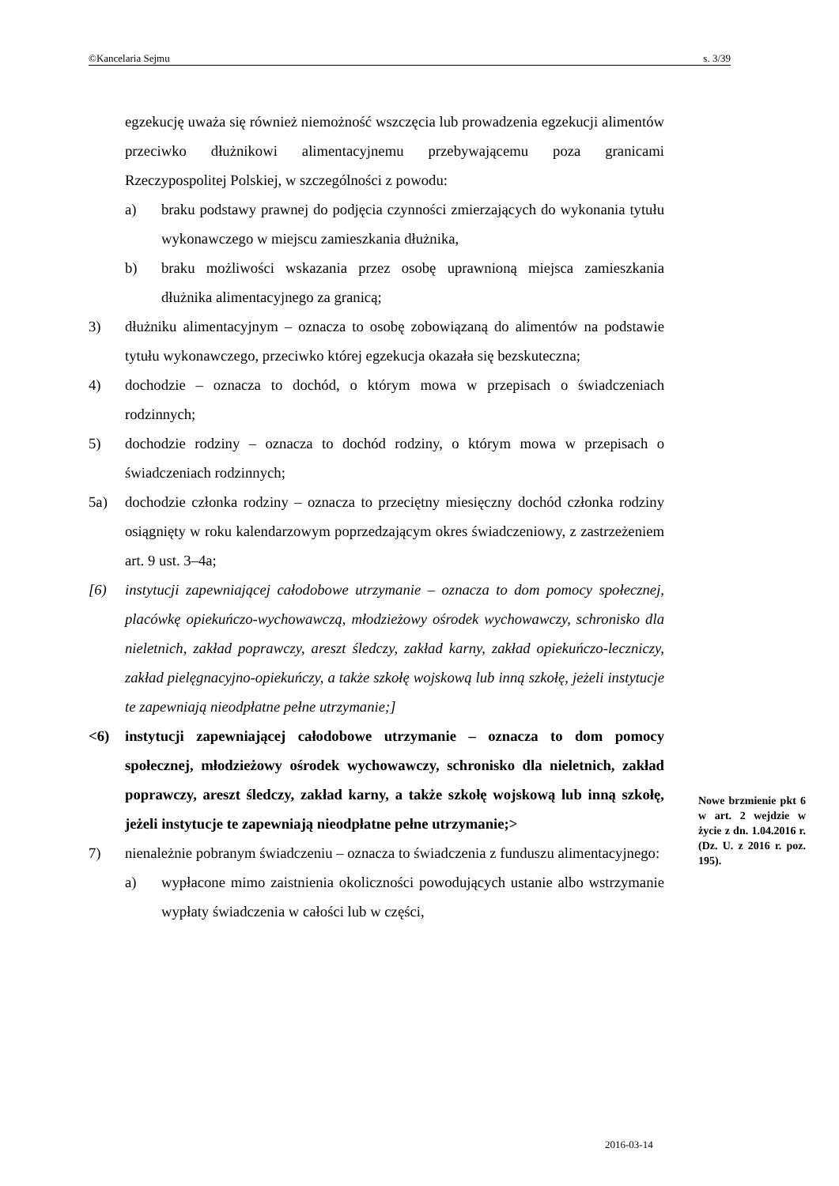©Kancelaria Sejmu s. 3/39
egzekucję uważa się również niemożność wszczęcia lub prowadzenia egzekucji alimentów przeciwko dłużnikowi alimentacyjnemu przebywającemu poza granicami Rzeczypospolitej Polskiej, w szczególności z powodu:
a) braku podstawy prawnej do podjęcia czynności zmierzających do wykonania tytułu wykonawczego w miejscu zamieszkania dłużnika,
b) braku możliwości wskazania przez osobę uprawnioną miejsca zamieszkania dłużnika alimentacyjnego za granicą;
3) dłużniku alimentacyjnym – oznacza to osobę zobowiązaną do alimentów na podstawie tytułu wykonawczego, przeciwko której egzekucja okazała się bezskuteczna;
4) dochodzie – oznacza to dochód, o którym mowa w przepisach o świadczeniach rodzinnych;
5) dochodzie rodziny – oznacza to dochód rodziny, o którym mowa w przepisach o świadczeniach rodzinnych;
5a) dochodzie członka rodziny – oznacza to przeciętny miesięczny dochód członka rodziny osiągnięty w roku kalendarzowym poprzedzającym okres świadczeniowy, z zastrzeżeniem art. 9 ust. 3–4a;
[6) instytucji zapewniającej całodobowe utrzymanie – oznacza to dom pomocy społecznej, placówkę opiekuńczo-wychowawczą, młodzieżowy ośrodek wychowawczy, schronisko dla nieletnich, zakład poprawczy, areszt śledczy, zakład karny, zakład opiekuńczo-leczniczy, zakład pielęgnacyjno-opiekuńczy, a także szkołę wojskową lub inną szkołę, jeżeli instytucje te zapewniają nieodpłatne pełne utrzymanie;]
<6) instytucji zapewniającej całodobowe utrzymanie – oznacza to dom pomocy społecznej, młodzieżowy ośrodek wychowawczy, schronisko dla nieletnich, zakład poprawczy, areszt śledczy, zakład karny, a także szkołę wojskową lub inną szkołę, jeżeli instytucje te zapewniają nieodpłatne pełne utrzymanie;>
7) nienależnie pobranym świadczeniu – oznacza to świadczenia z funduszu alimentacyjnego:
a) wypłacone mimo zaistnienia okoliczności powodujących ustanie albo wstrzymanie wypłaty świadczenia w całości lub w części,
Nowe brzmienie pkt 6 w art. 2 wejdzie w życie z dn. 1.04.2016 r. (Dz. U. z 2016 r. poz. 195).
2016-03-14